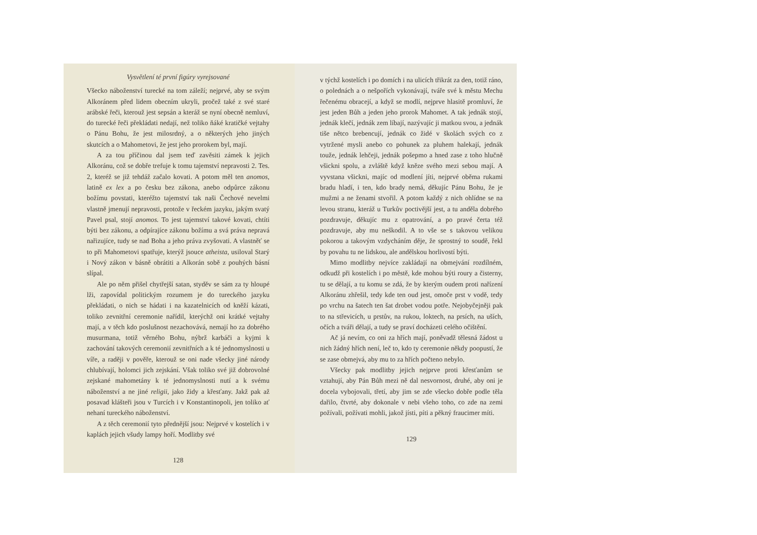Vysvětlení té první figúry vyrejsované
Všecko náboženství turecké na tom záleží; nejprvé, aby se svým Alkoránem před lidem obecním ukryli, pročež také z své staré arábské řeči, kterouž jest sepsán a kteráž se nyní obecně nemluví, do turecké řeči překládati nedají, než toliko ňáké kratičké vejtahy o Pánu Bohu, že jest milosrdný, a o některých jeho jiných skutcích a o Mahometovi, že jest jeho prorokem byl, mají.
A za tou příčinou dal jsem teď zavěsiti zámek k jejich Alkoránu, což se dobře trefuje k tomu tajemství nepravosti 2. Tes. 2, kteréž se již tehdáž začalo kovati. A potom měl ten anomos, latině ex lex a po česku bez zákona, anebo odpůrce zákonu božímu povstati, kteréžto tajemství tak naši Čechové nevelmi vlastně jmenují nepravosti, protože v řeckém jazyku, jakým svatý Pavel psal, stojí anomos. To jest tajemství takové kovati, chtíti býti bez zákonu, a odpírajíce zákonu božímu a svá práva nepravá nařizujíce, tudy se nad Boha a jeho práva zvyšovati. A vlastněť se to při Mahometovi spatřuje, kterýž jsouce atheista, usiloval Starý i Nový zákon v básně obrátiti a Alkorán sobě z pouhých básní slípal.
Ale po něm přišel chytřejší satan, styděv se sám za ty hloupé lži, zapovídal politickým rozumem je do tureckého jazyku překládati, o nich se hádati i na kazatelnicích od kněží kázati, toliko zevnitřní ceremonie nařídil, kterýchž oni krátké vejtahy mají, a v těch kdo poslušnost nezachovává, nemají ho za dobrého musurmana, totiž věrného Bohu, nýbrž karbáči a kyjmi k zachování takových ceremonií zevnitřních a k té jednomyslnosti u víře, a raději v pověře, kterouž se oni nade všecky jiné národy chlubívají, holomci jich zejskání. Však toliko své již dobrovolné zejskané mahometány k té jednomyslnosti nutí a k svému náboženství a ne jiné religii, jako židy a křesťany. Jakž pak až posavad klášteři jsou v Turcích i v Konstantinopoli, jen toliko ať nehaní tureckého náboženství.
A z těch ceremonií tyto přednější jsou: Nejprvé v kostelích i v kaplách jejich všudy lampy hoří. Modlitby své
128
v týchž kostelích i po domích i na ulicích třikrát za den, totiž ráno, o polednách a o nešpořích vykonávají, tváře své k městu Mechu řečenému obracejí, a když se modlí, nejprve hlasitě promluví, že jest jeden Bůh a jeden jeho prorok Mahomet. A tak jednák stojí, jednák klečí, jednák zem líbají, nazývajíc ji matkou svou, a jednák tiše nětco brebencují, jednák co židé v školách svých co z vytržené mysli anebo co pohunek za pluhem halekají, jednák touže, jednák lehčeji, jednák pošepmo a hned zase z toho hlučně všickni spolu, a zvláště když kněze svého mezi sebou mají. A vyvstana všickni, majíc od modlení jíti, nejprvé oběma rukami bradu hladí, i ten, kdo brady nemá, děkujíc Pánu Bohu, že je mužmi a ne ženami stvořil. A potom každý z nich ohlídne se na levou stranu, kteráž u Turkův poctivější jest, a tu anděla dobrého pozdravuje, děkujíc mu z opatrování, a po pravé čerta též pozdravuje, aby mu neškodil. A to vše se s takovou velikou pokorou a takovým vzdycháním děje, že sprostný to soudě, řekl by povahu tu ne lidskou, ale andělskou horlivostí býti.
Mimo modlitby nejvíce zakládají na obmejvání rozdílném, odkudž při kostelích i po městě, kde mohou býti roury a čisterny, tu se dělají, a tu komu se zdá, že by kterým oudem proti nařízení Alkoránu zhřešil, tedy kde ten oud jest, omoče prst v vodě, tedy po vrchu na šatech ten šat drobet vodou potře. Nejobyčejněji pak to na střevicích, u prstův, na rukou, loktech, na prsích, na uších, očích a tváři dělají, a tudy se praví docházeti celého očištění.
Ač já nevím, co oni za hřích mají, poněvadž tělesná žádost u nich žádný hřích není, leč to, kdo ty ceremonie někdy poopustí, že se zase obmejvá, aby mu to za hřích počteno nebylo.
Všecky pak modlitby jejich nejprve proti křesťanům se vztahují, aby Pán Bůh mezi ně dal nesvornost, druhé, aby oni je docela vybojovali, třetí, aby jim se zde všecko dobře podle těla dařilo, čtvrté, aby dokonale v nebi všeho toho, co zde na zemi požívali, požívati mohli, jakož jísti, píti a pěkný fraucimer míti.
129